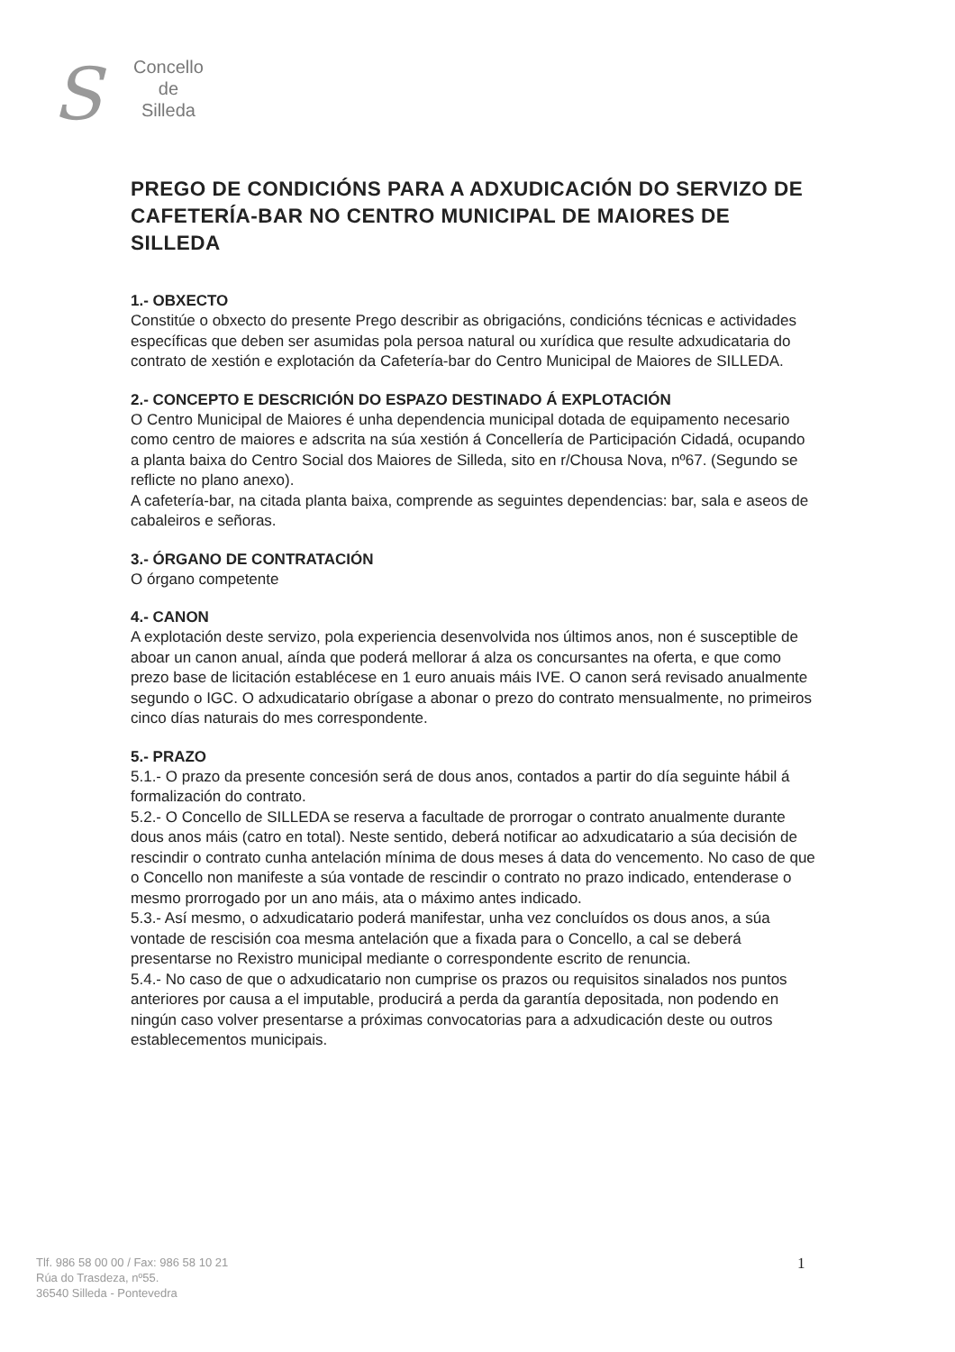S
Concello
de
Silleda
PREGO DE CONDICIÓNS PARA A ADXUDICACIÓN DO SERVIZO DE CAFETERÍA-BAR NO CENTRO MUNICIPAL DE MAIORES DE SILLEDA
1.- OBXECTO
Constitúe o obxecto do presente Prego describir as obrigacións, condicións técnicas e actividades específicas que deben ser asumidas pola persoa natural ou xurídica que resulte adxudicataria do contrato de xestión e explotación da Cafetería-bar do Centro Municipal de Maiores de SILLEDA.
2.- CONCEPTO E DESCRICIÓN DO ESPAZO DESTINADO Á EXPLOTACIÓN
O Centro Municipal de Maiores é unha dependencia municipal dotada de equipamento necesario como centro de maiores e adscrita na súa xestión á Concellería de Participación Cidadá, ocupando a planta baixa do Centro Social dos Maiores de Silleda, sito en r/Chousa Nova, nº67. (Segundo se reflicte no plano anexo).
A cafetería-bar, na citada planta baixa, comprende as seguintes dependencias: bar, sala e aseos de cabaleiros e señoras.
3.- ÓRGANO DE CONTRATACIÓN
O órgano competente
4.- CANON
A explotación deste servizo, pola experiencia desenvolvida nos últimos anos, non é susceptible de aboar un canon anual, aínda que poderá mellorar á alza os concursantes na oferta, e que como prezo base de licitación establécese en 1 euro anuais máis IVE. O canon será revisado anualmente segundo o IGC. O adxudicatario obrígase a abonar o prezo do contrato mensualmente, no primeiros cinco días naturais do mes correspondente.
5.- PRAZO
5.1.- O prazo da presente concesión será de dous anos, contados a partir do día seguinte hábil á formalización do contrato.
5.2.- O Concello de SILLEDA se reserva a facultade de prorrogar o contrato anualmente durante dous anos máis (catro en total). Neste sentido, deberá notificar ao adxudicatario a súa decisión de rescindir o contrato cunha antelación mínima de dous meses á data do vencemento. No caso de que o Concello non manifeste a súa vontade de rescindir o contrato no prazo indicado, entenderase o mesmo prorrogado por un ano máis, ata o máximo antes indicado.
5.3.- Así mesmo, o adxudicatario poderá manifestar, unha vez concluídos os dous anos, a súa vontade de rescisión coa mesma antelación que a fixada para o Concello, a cal se deberá presentarse no Rexistro municipal mediante o correspondente escrito de renuncia.
5.4.- No caso de que o adxudicatario non cumprise os prazos ou requisitos sinalados nos puntos anteriores por causa a el imputable, producirá a perda da garantía depositada, non podendo en ningún caso volver presentarse a próximas convocatorias para a adxudicación deste ou outros establecementos municipais.
Tlf. 986 58 00 00 / Fax: 986 58 10 21
Rúa do Trasdeza, nº55.
36540 Silleda - Pontevedra
1